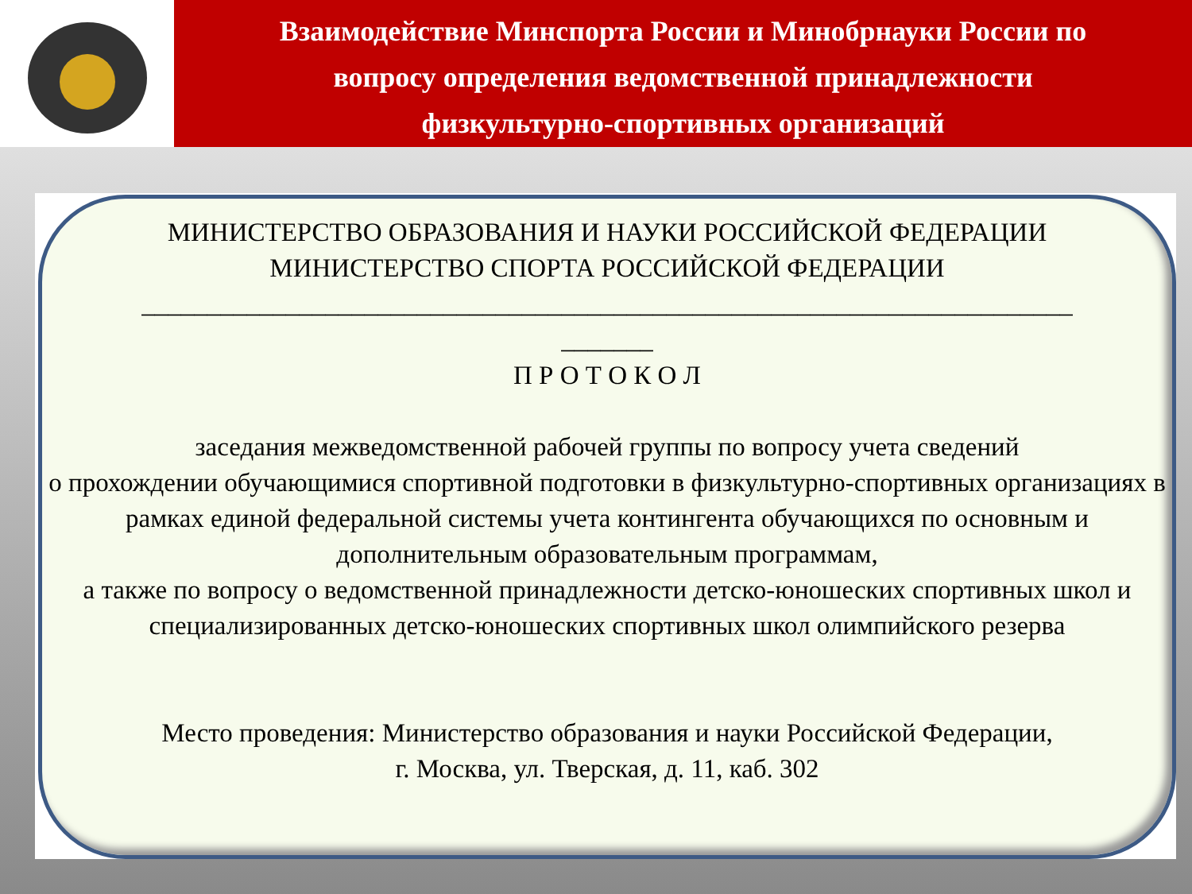Взаимодействие Минспорта России и Минобрнауки России по
вопросу определения ведомственной принадлежности
физкультурно-спортивных организаций
МИНИСТЕРСТВО ОБРАЗОВАНИЯ И НАУКИ РОССИЙСКОЙ ФЕДЕРАЦИИ
МИНИСТЕРСТВО СПОРТА РОССИЙСКОЙ ФЕДЕРАЦИИ
_______________________________________________________________________
_______
П Р О Т О К О Л
заседания межведомственной рабочей группы по вопросу учета сведений
о прохождении обучающимися спортивной подготовки в физкультурно-спортивных организациях в рамках единой федеральной системы учета контингента обучающихся по основным и дополнительным образовательным программам,
а также по вопросу о ведомственной принадлежности детско-юношеских спортивных школ и специализированных детско-юношеских спортивных школ олимпийского резерва
Место проведения: Министерство образования и науки Российской Федерации,
г. Москва, ул. Тверская, д. 11, каб. 302